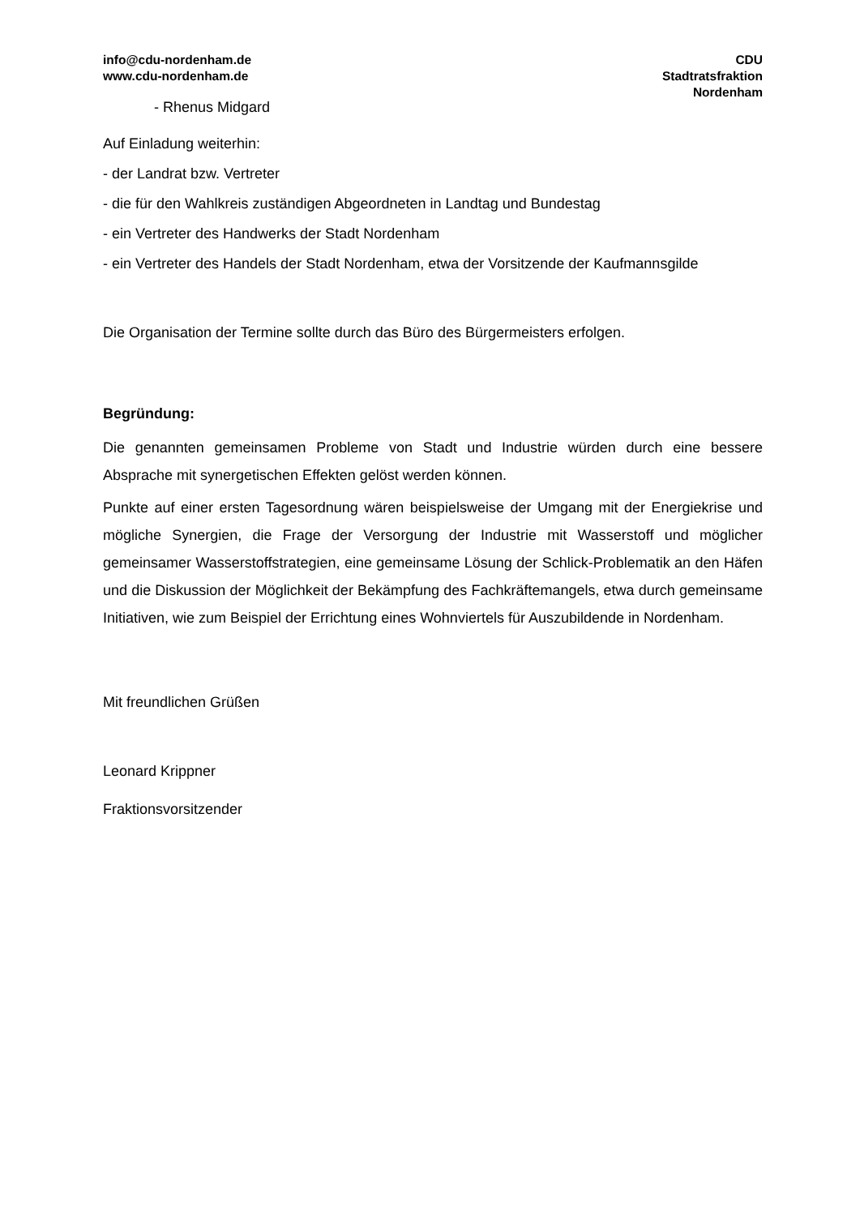info@cdu-nordenham.de
www.cdu-nordenham.de
CDU
Stadtratsfraktion
Nordenham
- Rhenus Midgard
Auf Einladung weiterhin:
- der Landrat bzw. Vertreter
- die für den Wahlkreis zuständigen Abgeordneten in Landtag und Bundestag
- ein Vertreter des Handwerks der Stadt Nordenham
- ein Vertreter des Handels der Stadt Nordenham, etwa der Vorsitzende der Kaufmannsgilde
Die Organisation der Termine sollte durch das Büro des Bürgermeisters erfolgen.
Begründung:
Die genannten gemeinsamen Probleme von Stadt und Industrie würden durch eine bessere Absprache mit synergetischen Effekten gelöst werden können.
Punkte auf einer ersten Tagesordnung wären beispielsweise der Umgang mit der Energiekrise und mögliche Synergien, die Frage der Versorgung der Industrie mit Wasserstoff und möglicher gemeinsamer Wasserstoffstrategien, eine gemeinsame Lösung der Schlick-Problematik an den Häfen und die Diskussion der Möglichkeit der Bekämpfung des Fachkräftemangels, etwa durch gemeinsame Initiativen, wie zum Beispiel der Errichtung eines Wohnviertels für Auszubildende in Nordenham.
Mit freundlichen Grüßen
Leonard Krippner
Fraktionsvorsitzender